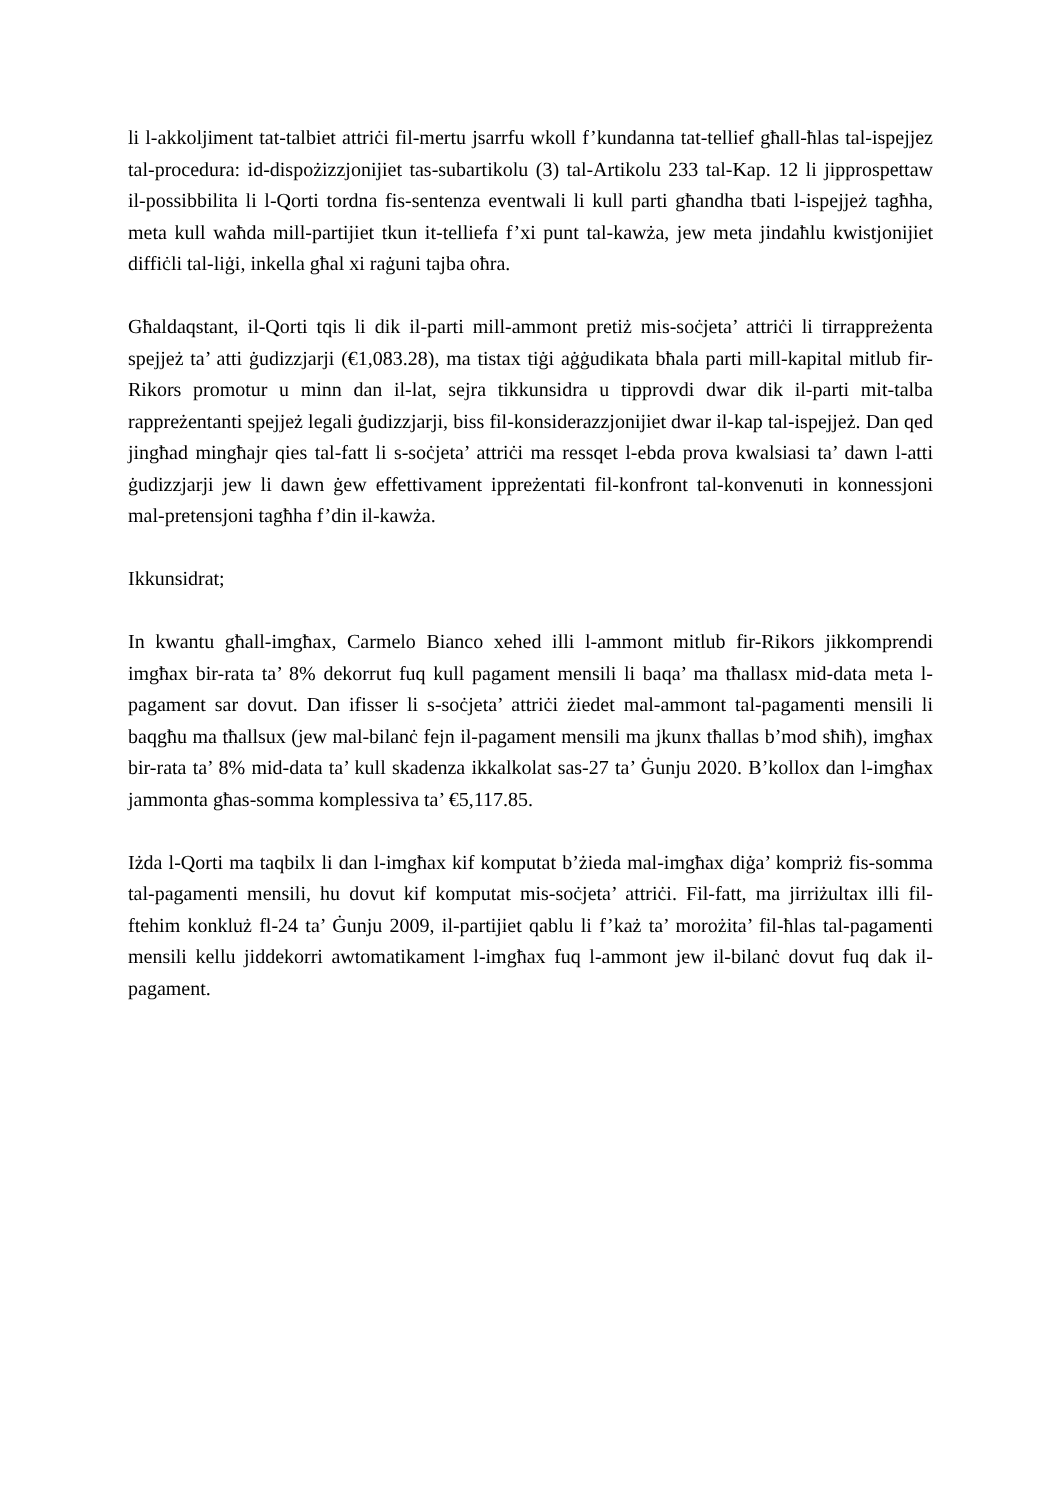li l-akkoljiment tat-talbiet attriċi fil-mertu jsarrfu wkoll f’kundanna tat-tellief għall-ħlas tal-ispejjez tal-procedura: id-dispożizzjonijiet tas-subartikolu (3) tal-Artikolu 233 tal-Kap. 12 li jipprospettaw il-possibbilita li l-Qorti tordna fis-sentenza eventwali li kull parti għandha tbati l-ispejjeż tagħha, meta kull waħda mill-partijiet tkun it-telliefa f’xi punt tal-kawża, jew meta jindaħlu kwistjonijiet diffiċli tal-liġi, inkella għal xi raġuni tajba oħra.
Għaldaqstant, il-Qorti tqis li dik il-parti mill-ammont pretiż mis-soċjeta’ attriċi li tirrappreżenta spejjeż ta’ atti ġudizzjarji (€1,083.28), ma tistax tiġi aġġudikata bħala parti mill-kapital mitlub fir-Rikors promotur u minn dan il-lat, sejra tikkunsidra u tipprovdi dwar dik il-parti mit-talba rappreżentanti spejjeż legali ġudizzjarji, biss fil-konsiderazzjonijiet dwar il-kap tal-ispejjeż. Dan qed jingħad mingħajr qies tal-fatt li s-soċjeta’ attriċi ma ressqet l-ebda prova kwalsiasi ta’ dawn l-atti ġudizzjarji jew li dawn ġew effettivament ippreżentati fil-konfront tal-konvenuti in konnessjoni mal-pretensjoni tagħha f’din il-kawża.
Ikkunsidrat;
In kwantu għall-imgħax, Carmelo Bianco xehed illi l-ammont mitlub fir-Rikors jikkomprendi imgħax bir-rata ta’ 8% dekorrut fuq kull pagament mensili li baqa’ ma tħallasx mid-data meta l-pagament sar dovut. Dan ifisser li s-soċjeta’ attriċi żiedet mal-ammont tal-pagamenti mensili li baqgħu ma tħallsux (jew mal-bilanċ fejn il-pagament mensili ma jkunx tħallas b’mod sħiħ), imgħax bir-rata ta’ 8% mid-data ta’ kull skadenza ikkalkolat sas-27 ta’ Ġunju 2020. B’kollox dan l-imgħax jammonta għas-somma komplessiva ta’ €5,117.85.
Iżda l-Qorti ma taqbilx li dan l-imgħax kif komputat b’żieda mal-imgħax diġa’ kompriż fis-somma tal-pagamenti mensili, hu dovut kif komputat mis-soċjeta’ attriċi. Fil-fatt, ma jirriżultax illi fil-ftehim konkluż fl-24 ta’ Ġunju 2009, il-partijiet qablu li f’każ ta’ morożita’ fil-ħlas tal-pagamenti mensili kellu jiddekorri awtomatikament l-imgħax fuq l-ammont jew il-bilanċ dovut fuq dak il-pagament.